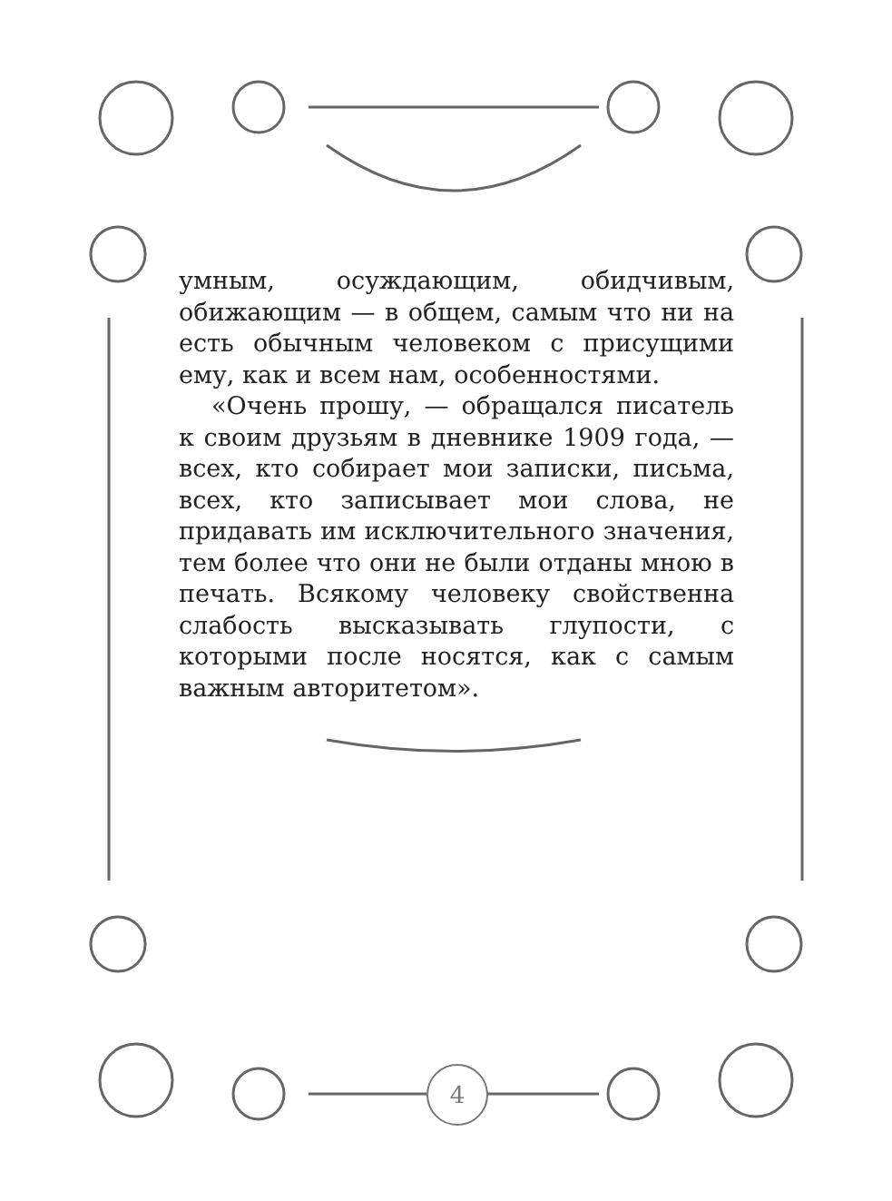умным, осуждающим, обидчивым, обижающим — в общем, самым что ни на есть обычным человеком с присущими ему, как и всем нам, особенностями.
«Очень прошу, — обращался писатель к своим друзьям в дневнике 1909 года, — всех, кто собирает мои записки, письма, всех, кто записывает мои слова, не придавать им исключительного значения, тем более что они не были отданы мною в печать. Всякому человеку свойственна слабость высказывать глупости, с которыми после носятся, как с самым важным авторитетом».
4